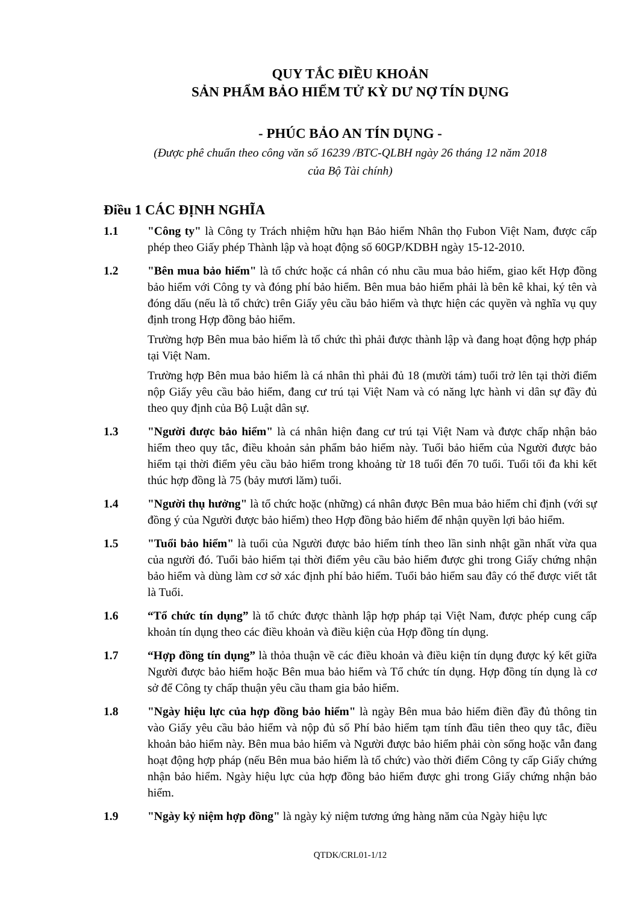QUY TẮC ĐIỀU KHOẢN
SẢN PHẨM BẢO HIỂM TỬ KỲ DƯ NỢ TÍN DỤNG
- PHÚC BẢO AN TÍN DỤNG -
(Được phê chuẩn theo công văn số 16239 /BTC-QLBH ngày 26 tháng 12 năm 2018
của Bộ Tài chính)
Điều 1 CÁC ĐỊNH NGHĨA
1.1 "Công ty" là Công ty Trách nhiệm hữu hạn Bảo hiểm Nhân thọ Fubon Việt Nam, được cấp phép theo Giấy phép Thành lập và hoạt động số 60GP/KDBH ngày 15-12-2010.
1.2 "Bên mua bảo hiểm" là tổ chức hoặc cá nhân có nhu cầu mua bảo hiểm, giao kết Hợp đồng bảo hiểm với Công ty và đóng phí bảo hiểm. Bên mua bảo hiểm phải là bên kê khai, ký tên và đóng dấu (nếu là tổ chức) trên Giấy yêu cầu bảo hiểm và thực hiện các quyền và nghĩa vụ quy định trong Hợp đồng bảo hiểm.
Trường hợp Bên mua bảo hiểm là tổ chức thì phải được thành lập và đang hoạt động hợp pháp tại Việt Nam.
Trường hợp Bên mua bảo hiểm là cá nhân thì phải đủ 18 (mười tám) tuổi trở lên tại thời điểm nộp Giấy yêu cầu bảo hiểm, đang cư trú tại Việt Nam và có năng lực hành vi dân sự đầy đủ theo quy định của Bộ Luật dân sự.
1.3 "Người được bảo hiểm" là cá nhân hiện đang cư trú tại Việt Nam và được chấp nhận bảo hiểm theo quy tắc, điều khoản sản phẩm bảo hiểm này. Tuổi bảo hiểm của Người được bảo hiểm tại thời điểm yêu cầu bảo hiểm trong khoảng từ 18 tuổi đến 70 tuổi. Tuổi tối đa khi kết thúc hợp đồng là 75 (bảy mươi lăm) tuổi.
1.4 "Người thụ hưởng" là tổ chức hoặc (những) cá nhân được Bên mua bảo hiểm chỉ định (với sự đồng ý của Người được bảo hiểm) theo Hợp đồng bảo hiểm để nhận quyền lợi bảo hiểm.
1.5 "Tuổi bảo hiểm" là tuổi của Người được bảo hiểm tính theo lần sinh nhật gần nhất vừa qua của người đó. Tuổi bảo hiểm tại thời điểm yêu cầu bảo hiểm được ghi trong Giấy chứng nhận bảo hiểm và dùng làm cơ sở xác định phí bảo hiểm. Tuổi bảo hiểm sau đây có thể được viết tắt là Tuổi.
1.6 “Tổ chức tín dụng” là tổ chức được thành lập hợp pháp tại Việt Nam, được phép cung cấp khoản tín dụng theo các điều khoản và điều kiện của Hợp đồng tín dụng.
1.7 “Hợp đồng tín dụng” là thỏa thuận về các điều khoản và điều kiện tín dụng được ký kết giữa Người được bảo hiểm hoặc Bên mua bảo hiểm và Tổ chức tín dụng. Hợp đồng tín dụng là cơ sở để Công ty chấp thuận yêu cầu tham gia bảo hiểm.
1.8 "Ngày hiệu lực của hợp đồng bảo hiểm" là ngày Bên mua bảo hiểm điền đầy đủ thông tin vào Giấy yêu cầu bảo hiểm và nộp đủ số Phí bảo hiểm tạm tính đầu tiên theo quy tắc, điều khoản bảo hiểm này. Bên mua bảo hiểm và Người được bảo hiểm phải còn sống hoặc vẫn đang hoạt động hợp pháp (nếu Bên mua bảo hiểm là tổ chức) vào thời điểm Công ty cấp Giấy chứng nhận bảo hiểm. Ngày hiệu lực của hợp đồng bảo hiểm được ghi trong Giấy chứng nhận bảo hiểm.
1.9 "Ngày kỷ niệm hợp đồng" là ngày kỷ niệm tương ứng hàng năm của Ngày hiệu lực
QTDK/CRL01-1/12